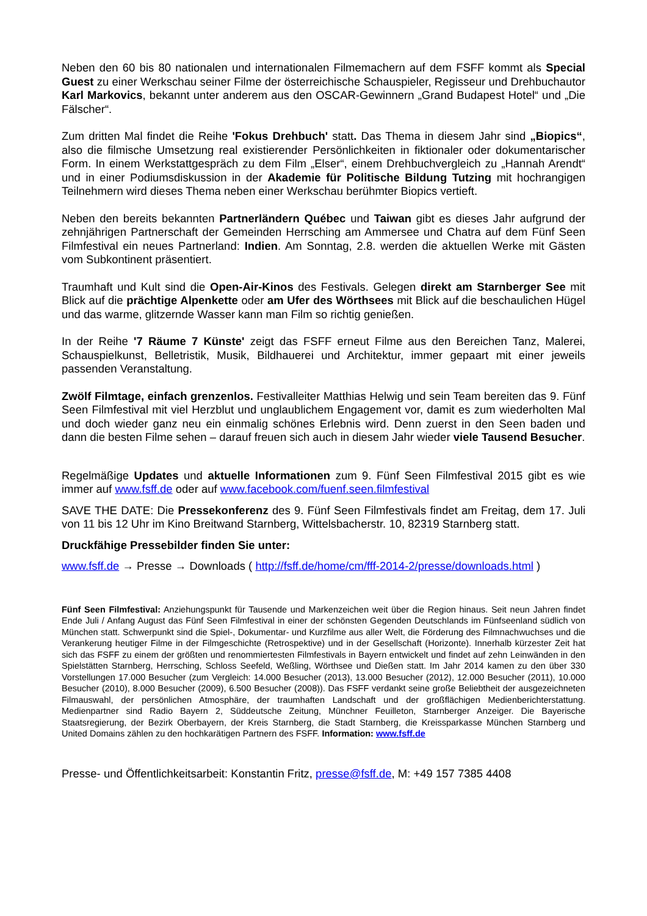Neben den 60 bis 80 nationalen und internationalen Filmemachern auf dem FSFF kommt als Special Guest zu einer Werkschau seiner Filme der österreichische Schauspieler, Regisseur und Drehbuchautor Karl Markovics, bekannt unter anderem aus den OSCAR-Gewinnern „Grand Budapest Hotel“ und „Die Fälscher“.
Zum dritten Mal findet die Reihe 'Fokus Drehbuch' statt. Das Thema in diesem Jahr sind „Biopics“, also die filmische Umsetzung real existierender Persönlichkeiten in fiktionaler oder dokumentarischer Form. In einem Werkstattgespräch zu dem Film „Elser“, einem Drehbuchvergleich zu „Hannah Arendt“ und in einer Podiumsdiskussion in der Akademie für Politische Bildung Tutzing mit hochrangigen Teilnehmern wird dieses Thema neben einer Werkschau berühmter Biopics vertieft.
Neben den bereits bekannten Partnerländern Québec und Taiwan gibt es dieses Jahr aufgrund der zehnjährigen Partnerschaft der Gemeinden Herrsching am Ammersee und Chatra auf dem Fünf Seen Filmfestival ein neues Partnerland: Indien. Am Sonntag, 2.8. werden die aktuellen Werke mit Gästen vom Subkontinent präsentiert.
Traumhaft und Kult sind die Open-Air-Kinos des Festivals. Gelegen direkt am Starnberger See mit Blick auf die prächtige Alpenkette oder am Ufer des Wörthsees mit Blick auf die beschaulichen Hügel und das warme, glitzernde Wasser kann man Film so richtig genießen.
In der Reihe '7 Räume 7 Künste' zeigt das FSFF erneut Filme aus den Bereichen Tanz, Malerei, Schauspielkunst, Belletristik, Musik, Bildhauerei und Architektur, immer gepaart mit einer jeweils passenden Veranstaltung.
Zwölf Filmtage, einfach grenzenlos. Festivalleiter Matthias Helwig und sein Team bereiten das 9. Fünf Seen Filmfestival mit viel Herzblut und unglaublichem Engagement vor, damit es zum wiederholten Mal und doch wieder ganz neu ein einmalig schönes Erlebnis wird. Denn zuerst in den Seen baden und dann die besten Filme sehen – darauf freuen sich auch in diesem Jahr wieder viele Tausend Besucher.
Regelmäßige Updates und aktuelle Informationen zum 9. Fünf Seen Filmfestival 2015 gibt es wie immer auf www.fsff.de oder auf www.facebook.com/fuenf.seen.filmfestival
SAVE THE DATE: Die Pressekonferenz des 9. Fünf Seen Filmfestivals findet am Freitag, dem 17. Juli von 11 bis 12 Uhr im Kino Breitwand Starnberg, Wittelsbacherstr. 10, 82319 Starnberg statt.
Druckfähige Pressebilder finden Sie unter:
www.fsff.de → Presse → Downloads ( http://fsff.de/home/cm/fff-2014-2/presse/downloads.html )
Fünf Seen Filmfestival: Anziehungspunkt für Tausende und Markenzeichen weit über die Region hinaus. Seit neun Jahren findet Ende Juli / Anfang August das Fünf Seen Filmfestival in einer der schönsten Gegenden Deutschlands im Fünfseenland südlich von München statt. Schwerpunkt sind die Spiel-, Dokumentar- und Kurzfilme aus aller Welt, die Förderung des Filmnachwuchses und die Verankerung heutiger Filme in der Filmgeschichte (Retrospektive) und in der Gesellschaft (Horizonte). Innerhalb kürzester Zeit hat sich das FSFF zu einem der größten und renommiertesten Filmfestivals in Bayern entwickelt und findet auf zehn Leinwänden in den Spielstätten Starnberg, Herrsching, Schloss Seefeld, Weßling, Wörthsee und Dießen statt. Im Jahr 2014 kamen zu den über 330 Vorstellungen 17.000 Besucher (zum Vergleich: 14.000 Besucher (2013), 13.000 Besucher (2012), 12.000 Besucher (2011), 10.000 Besucher (2010), 8.000 Besucher (2009), 6.500 Besucher (2008)). Das FSFF verdankt seine große Beliebtheit der ausgezeichneten Filmauswahl, der persönlichen Atmosphäre, der traumhaften Landschaft und der großflächigen Medienberichterstattung. Medienpartner sind Radio Bayern 2, Süddeutsche Zeitung, Münchner Feuilleton, Starnberger Anzeiger. Die Bayerische Staatsregierung, der Bezirk Oberbayern, der Kreis Starnberg, die Stadt Starnberg, die Kreissparkasse München Starnberg und United Domains zählen zu den hochkarätigen Partnern des FSFF. Information: www.fsff.de
Presse- und Öffentlichkeitsarbeit: Konstantin Fritz, presse@fsff.de, M: +49 157 7385 4408